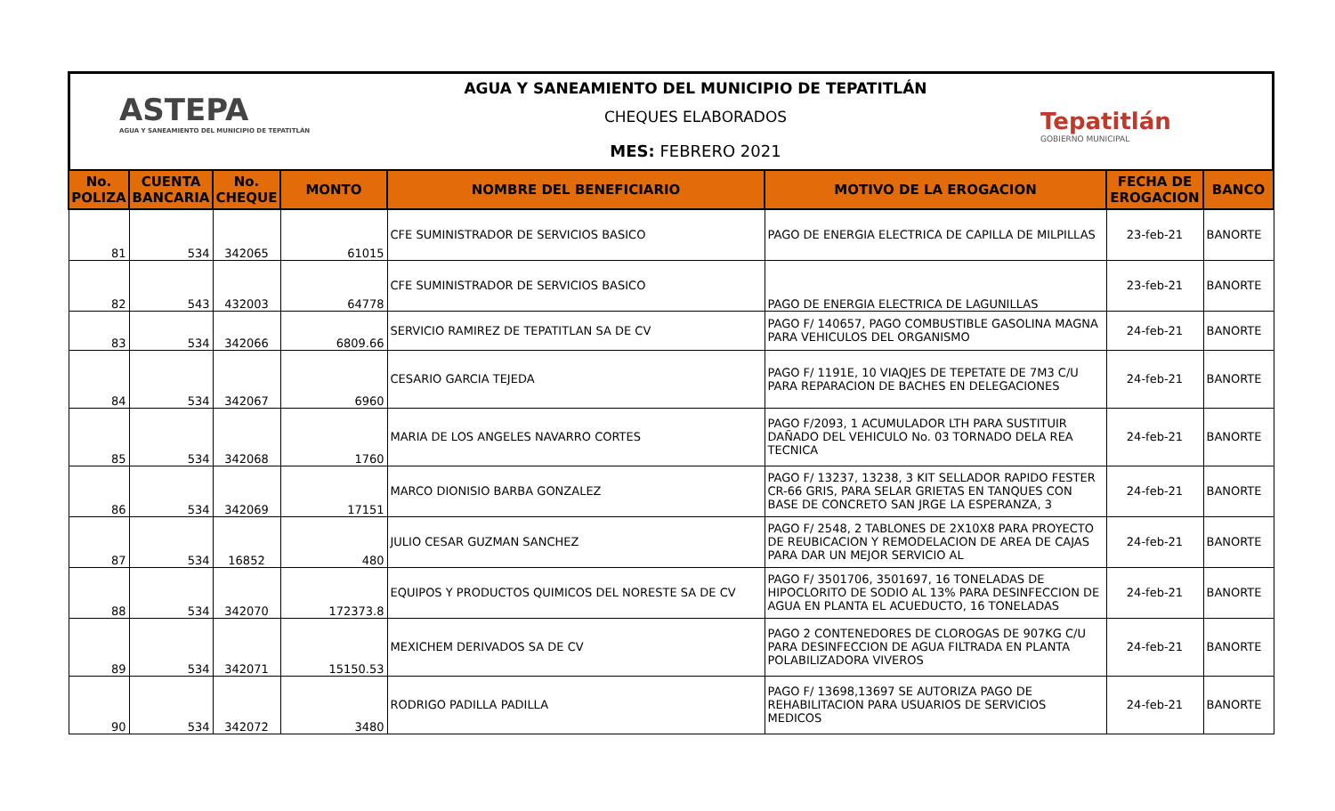ASTEPA
AGUA Y SANEAMIENTO DEL MUNICIPIO DE TEPATITLÁN
AGUA Y SANEAMIENTO DEL MUNICIPIO DE TEPATITLÁN
CHEQUES ELABORADOS
MES: FEBRERO 2021
Tepatitlán
GOBIERNO MUNICIPAL
| No. POLIZA | CUENTA BANCARIA | No. CHEQUE | MONTO | NOMBRE DEL BENEFICIARIO | MOTIVO DE LA EROGACION | FECHA DE EROGACION | BANCO |
| --- | --- | --- | --- | --- | --- | --- | --- |
| 81 | 534 | 342065 | 61015 | CFE SUMINISTRADOR DE SERVICIOS BASICO | PAGO DE ENERGIA ELECTRICA DE CAPILLA DE MILPILLAS | 23-feb-21 | BANORTE |
| 82 | 543 | 432003 | 64778 | CFE SUMINISTRADOR DE SERVICIOS BASICO | PAGO DE ENERGIA ELECTRICA DE LAGUNILLAS | 23-feb-21 | BANORTE |
| 83 | 534 | 342066 | 6809.66 | SERVICIO RAMIREZ DE TEPATITLAN SA DE CV | PAGO F/ 140657, PAGO COMBUSTIBLE GASOLINA MAGNA PARA VEHICULOS DEL ORGANISMO | 24-feb-21 | BANORTE |
| 84 | 534 | 342067 | 6960 | CESARIO GARCIA TEJEDA | PAGO F/ 1191E, 10 VIAQJES DE TEPETATE DE 7M3 C/U PARA REPARACION DE BACHES EN DELEGACIONES | 24-feb-21 | BANORTE |
| 85 | 534 | 342068 | 1760 | MARIA DE LOS ANGELES NAVARRO CORTES | PAGO F/2093, 1 ACUMULADOR LTH PARA SUSTITUIR DAÑADO DEL VEHICULO No. 03 TORNADO DELA REA TECNICA | 24-feb-21 | BANORTE |
| 86 | 534 | 342069 | 17151 | MARCO DIONISIO BARBA GONZALEZ | PAGO F/ 13237, 13238, 3 KIT SELLADOR RAPIDO FESTER CR-66 GRIS, PARA SELAR GRIETAS EN TANQUES CON BASE DE CONCRETO SAN JRGE LA ESPERANZA, 3 | 24-feb-21 | BANORTE |
| 87 | 534 | 16852 | 480 | JULIO CESAR GUZMAN SANCHEZ | PAGO F/ 2548, 2 TABLONES DE 2X10X8 PARA PROYECTO DE REUBICACION Y REMODELACION DE AREA DE CAJAS PARA DAR UN MEJOR SERVICIO AL | 24-feb-21 | BANORTE |
| 88 | 534 | 342070 | 172373.8 | EQUIPOS Y PRODUCTOS QUIMICOS DEL NORESTE SA DE CV | PAGO F/ 3501706, 3501697, 16 TONELADAS DE HIPOCLORITO DE SODIO AL 13% PARA DESINFECCION DE AGUA EN PLANTA EL ACUEDUCTO, 16 TONELADAS | 24-feb-21 | BANORTE |
| 89 | 534 | 342071 | 15150.53 | MEXICHEM DERIVADOS SA DE CV | PAGO 2 CONTENEDORES DE CLOROGAS DE 907KG C/U PARA DESINFECCION DE AGUA FILTRADA EN PLANTA POLABILIZADORA VIVEROS | 24-feb-21 | BANORTE |
| 90 | 534 | 342072 | 3480 | RODRIGO PADILLA PADILLA | PAGO F/ 13698,13697 SE AUTORIZA PAGO DE REHABILITACION PARA USUARIOS DE SERVICIOS MEDICOS | 24-feb-21 | BANORTE |